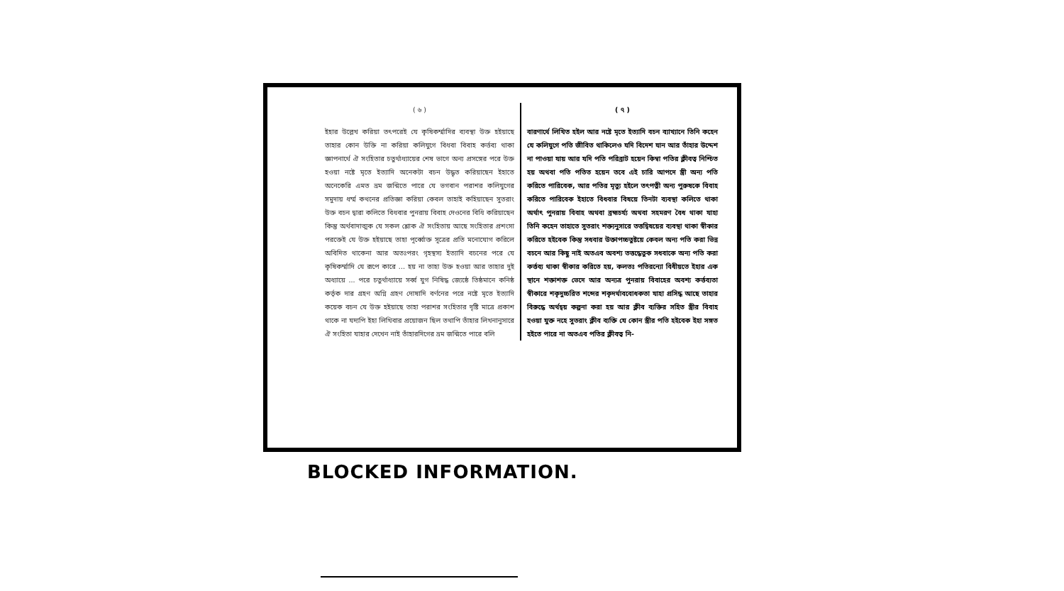( ৬ )
ইহার উল্লেখ করিয়া তৎপরেই যে কৃষিকর্ম্মাদির ব্যবস্থা উক্ত হইয়াছে তাহার কোন উক্তি না করিয়া কলিযুগে বিধবা বিবাহ কর্ত্তব্য থাকা জ্ঞাপনার্থে ঐ সংহিতার চতুর্থাধ্যায়ের শেষ ভাগে অন্য প্রসঙ্গের পরে উক্ত হওয়া নষ্টে মৃতে ইত্যাদি অনেকটা বচন উদ্ধৃত করিয়াছেন ইহাতে অনেকেরি এমত ভ্রম জন্মিতে পারে যে ভগবান পরাশর কলিযুগের সমুদায় ধর্ম্ম কথনের প্রতিজ্ঞা করিয়া কেবল তাহাই কহিয়াছেন সুতরাং উক্ত বচন দ্বারা কলিতে বিধবার পুনরায় বিবাহ দেওনের বিধি করিয়াছেন কিন্তু অর্থবাদাত্মক যে সকল শ্লোক ঐ সংহিতায় আছে সংহিতার প্রশংসা পরক্তেই যে উক্ত হইয়াছে তাহা পূর্ব্বোক্ত সূত্রের প্রতি মনোযোগ করিলে অবিদিত থাকেনা আর অতঃপরং গৃহস্থস্য ইত্যাদি বচনের পরে যে কৃষিকর্ম্মাদি যে রূপে কারে ... হয় না তাহা উক্ত হওয়া আর তাহার দুই অধ্যায়ে ... পরে চতুর্থাধ্যায়ে সর্ব্ব যুগ নিষিদ্ধ জ্যেষ্ঠে তিষ্ঠমানে কনিষ্ঠ কর্তৃক দার গ্রহণ অগ্নি গ্রহণ দোষাদি বর্ণনের পরে নষ্টে মৃতে ইত্যাদি কয়েক বচন যে উক্ত হইয়াছে তাহা পরাশর সংহিতার দৃষ্টি মাত্রে প্রকাশ থাকে না যদ্যপি ইহা লিখিবার প্রয়োজন ছিল তথাপি তাঁহার লিখনানুসারে ঐ সংহিতা যাহার দেখেন নাই তাঁহারদিগের ভ্রম জন্মিতে পারে বলি
( ৭ )
বারণার্থে লিখিত হইল আর নষ্টে মৃতে ইত্যাদি বচন ব্যাখ্যানে তিনি কহেন যে কলিযুগে পতি জীবিত থাকিলেও যদি বিদেশ যান আর তাঁহার উদ্দেশ না পাওয়া যায় আর যদি পতি পরিব্রাট হয়েন কিম্বা পতির ক্লীবত্ব নিশ্চিত হয় অথবা পতি পতিত হয়েন তবে এই চারি আপদে স্ত্রী অন্য পতি করিতে পারিবেক, আর পতির মৃত্যু হইলে তৎপত্নী অন্য পুরুষকে বিবাহ করিতে পারিবেক ইহাতে বিধবার বিষয়ে তিনটা ব্যবস্থা কলিতে থাকা অর্থাৎ পুনরায় বিবাহ অথবা ব্রহ্মচর্য্য অথবা সহমরণ বৈধ থাকা যাহা তিনি কহেন তাহাতে সুতরাং শক্ত্যনুসারে তত্তদ্বিষয়ের ব্যবস্থা থাকা স্বীকার করিতে হইবেক কিন্তু সধবার উক্তাপচ্চতুষ্টয়ে কেবল অন্য পতি করা ভিন্ন বচনে আর কিছু নাই অতএব অবশ্য তত্তদ্ধেতুক সধবাকে অন্য পতি করা কর্ত্তব্য থাকা স্বীকার করিতে হয়, কলতঃ পতিরন্যো বিধীয়তে ইহার এক স্থানে শক্তাশক্ত ভেদে আর অন্যত্র পুনরায় বিবাহের অবশ্য কর্ত্তব্যতা স্বীকারে শকৃদুচ্চরিত শব্দের শকৃদর্থাববোধকতা যাহা প্রসিদ্ধ আছে তাহার বিরুদ্ধে অর্থদ্বয় কল্পনা করা হয় আর ক্লীব ব্যক্তির সহিত স্ত্রীর বিবাহ হওয়া যুক্ত নহে সুতরাং ক্লীব ব্যক্তি যে কোন স্ত্রীর পতি হইবেক ইহা সঙ্গত হইতে পারে না অতএব পতির ক্লীবত্ব নি-
BLOCKED INFORMATION.